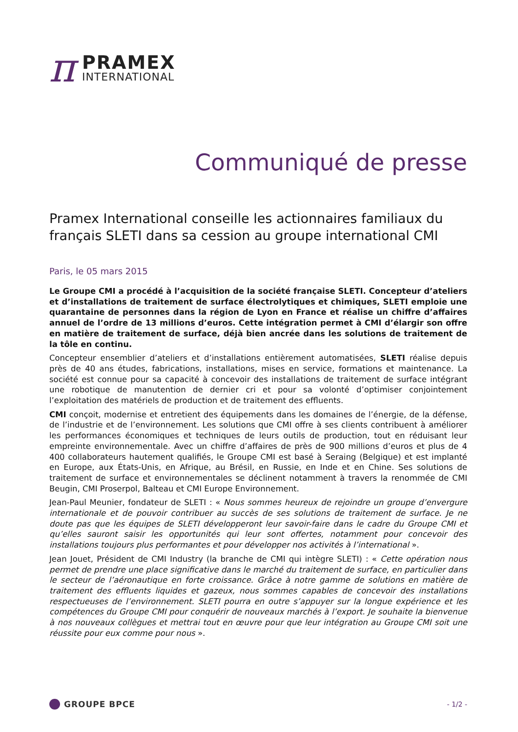π
PRAMEX
INTERNATIONAL
Communiqué de presse
Pramex International conseille les actionnaires familiaux du français SLETI dans sa cession au groupe international CMI
Paris, le 05 mars 2015
Le Groupe CMI a procédé à l’acquisition de la société française SLETI. Concepteur d’ateliers et d’installations de traitement de surface électrolytiques et chimiques, SLETI emploie une quarantaine de personnes dans la région de Lyon en France et réalise un chiffre d’affaires annuel de l’ordre de 13 millions d’euros. Cette intégration permet à CMI d’élargir son offre en matière de traitement de surface, déjà bien ancrée dans les solutions de traitement de la tôle en continu.
Concepteur ensemblier d’ateliers et d’installations entièrement automatisées, SLETI réalise depuis près de 40 ans études, fabrications, installations, mises en service, formations et maintenance. La société est connue pour sa capacité à concevoir des installations de traitement de surface intégrant une robotique de manutention de dernier cri et pour sa volonté d’optimiser conjointement l’exploitation des matériels de production et de traitement des effluents.
CMI conçoit, modernise et entretient des équipements dans les domaines de l’énergie, de la défense, de l’industrie et de l’environnement. Les solutions que CMI offre à ses clients contribuent à améliorer les performances économiques et techniques de leurs outils de production, tout en réduisant leur empreinte environnementale. Avec un chiffre d’affaires de près de 900 millions d’euros et plus de 4 400 collaborateurs hautement qualifiés, le Groupe CMI est basé à Seraing (Belgique) et est implanté en Europe, aux États-Unis, en Afrique, au Brésil, en Russie, en Inde et en Chine. Ses solutions de traitement de surface et environnementales se déclinent notamment à travers la renommée de CMI Beugin, CMI Proserpol, Balteau et CMI Europe Environnement.
Jean-Paul Meunier, fondateur de SLETI : « Nous sommes heureux de rejoindre un groupe d’envergure internationale et de pouvoir contribuer au succès de ses solutions de traitement de surface. Je ne doute pas que les équipes de SLETI développeront leur savoir-faire dans le cadre du Groupe CMI et qu’elles sauront saisir les opportunités qui leur sont offertes, notamment pour concevoir des installations toujours plus performantes et pour développer nos activités à l’international ».
Jean Jouet, Président de CMI Industry (la branche de CMI qui intègre SLETI) : « Cette opération nous permet de prendre une place significative dans le marché du traitement de surface, en particulier dans le secteur de l’aéronautique en forte croissance. Grâce à notre gamme de solutions en matière de traitement des effluents liquides et gazeux, nous sommes capables de concevoir des installations respectueuses de l’environnement. SLETI pourra en outre s’appuyer sur la longue expérience et les compétences du Groupe CMI pour conquérir de nouveaux marchés à l’export. Je souhaite la bienvenue à nos nouveaux collègues et mettrai tout en œuvre pour que leur intégration au Groupe CMI soit une réussite pour eux comme pour nous ».
GROUPE BPCE
- 1/2 -